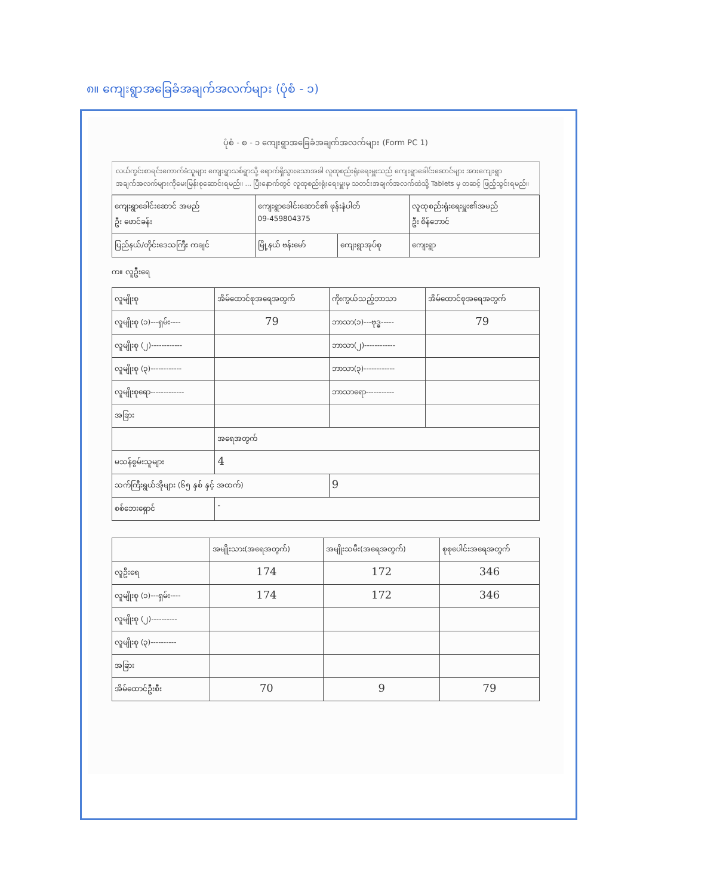၈။ ကျေးရွာအခြေခံအချက်အလက်များ (ပုံစံ - ၁)
ပုံစံ - စ - ၁ ကျေးရွာအခြေခံအချက်အလက်များ (Form PC 1)
လယ်ကွင်းစာရင်းကောက်ခံသူများ ကျေးရွာသစ်ရွာသို့ ရောက်ရှိသွားသောအခါ လူထုစည်းရုံးရေးမှူးသည် ကျေးရွာခေါင်းဆောင်များ အားကျေးရွာအချက်အလက်များကိုမေးမြန်းစုဆောင်းရမည်။ ... ပြီးနောက်တွင် လူထုစည်းရုံးရေးမှူးမှ သတင်းအချက်အလက်ထဲသို့ Tablets မှ တဆင့် ဖြည့်သွင်းရမည်။
| ကျေးရွာခေါင်းဆောင် အမည် ဦး ဖောင်ခန်း | ကျေးရွာခေါင်းဆောင်၏ ဖုန်းနံပါတ် 09-459804375 | | လူထုစည်းရုံးရေးမှူး၏အမည် ဦး စိန်ဘောင် |
| ပြည်နယ်/တိုင်းဒေသကြီး ကချင် | မြို့နယ် ဗန်းမော် | ကျေးရွာအုပ်စု | ကျေးရွာ |
က။ လူဦးရေ
| လူမျိုးစု | အိမ်ထောင်စုအရေအတွက် | ကိုးကွယ်သည့်ဘာသာ | အိမ်ထောင်စုအရေအတွက် |
| --- | --- | --- | --- |
| လူမျိုးစု (၁)---ရှမ်း---- | 79 | ဘာသာ(၁)---ဗုဒ္ဓ----- | 79 |
| လူမျိုးစု (၂)------------ | | ဘာသာ(၂)------------ | |
| လူမျိုးစု (၃)------------ | | ဘာသာ(၃)------------ | |
| လူမျိုးစုရော------------- | | ဘာသာရော----------- | |
| အခြား | | | |
| | အရေအတွက် | | |
| မသန်စွမ်းသူများ | 4 | | |
| သက်ကြီးရွယ်အိုများ (၆၅ နှစ် နှင့် အထက်) | | 9 | |
| စစ်ဘေးရှောင် | - | | |
| | အမျိုးသား(အရေအတွက်) | အမျိုးသမီး(အရေအတွက်) | စုစုပေါင်းအရေအတွက် |
| --- | --- | --- | --- |
| လူဦးရေ | 174 | 172 | 346 |
| လူမျိုးစု (၁)---ရှမ်း---- | 174 | 172 | 346 |
| လူမျိုးစု (၂)---------- | | | |
| လူမျိုးစု (၃)---------- | | | |
| အခြား | | | |
| အိမ်ထောင်ဦးစီး | 70 | 9 | 79 |